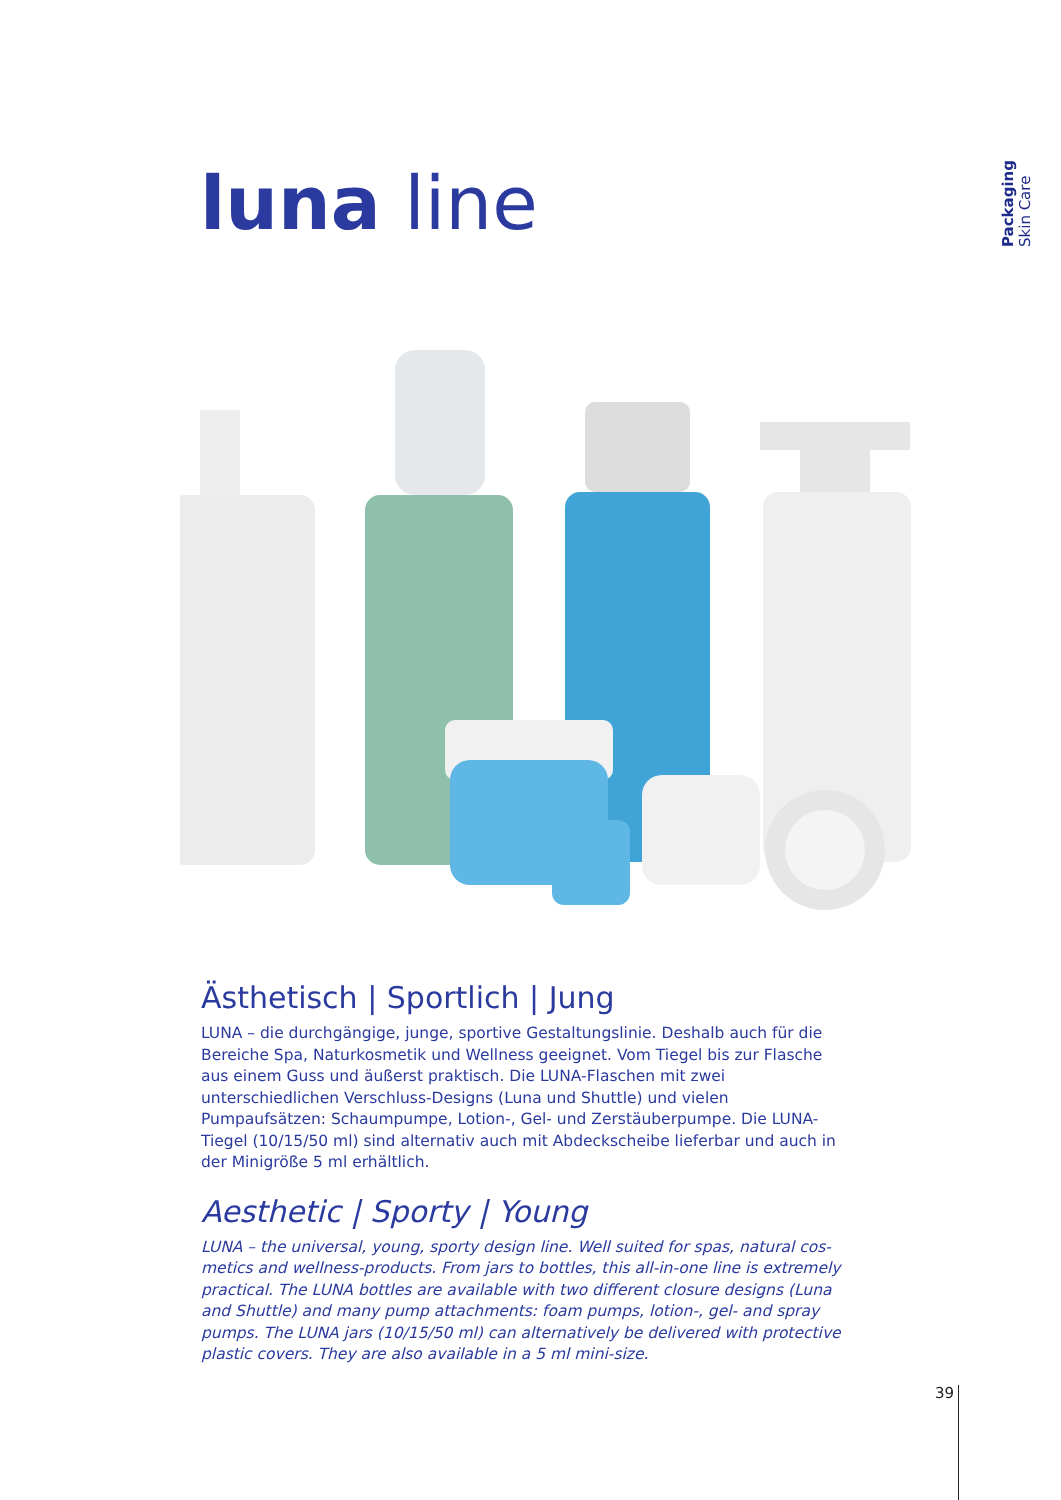Packaging
Skin Care
luna line
Ästhetisch | Sportlich | Jung
LUNA – die durchgängige, junge, sportive Gestaltungslinie. Deshalb auch für die Bereiche Spa, Naturkosmetik und Wellness geeignet. Vom Tiegel bis zur Flasche aus einem Guss und äußerst praktisch. Die LUNA-Flaschen mit zwei unterschiedlichen Verschluss-Designs (Luna und Shuttle) und vielen Pumpaufsätzen: Schaumpumpe, Lotion-, Gel- und Zerstäuberpumpe. Die LUNA-Tiegel (10/15/50 ml) sind alternativ auch mit Abdeckscheibe lieferbar und auch in der Minigröße 5 ml erhältlich.
Aesthetic | Sporty | Young
LUNA – the universal, young, sporty design line. Well suited for spas, natural cos­metics and wellness-products. From jars to bottles, this all-in-one line is extremely practical. The LUNA bottles are available with two different closure designs (Luna and Shuttle) and many pump attachments: foam pumps, lotion-, gel- and spray pumps. The LUNA jars (10/15/50 ml) can alternatively be delivered with protective plastic covers. They are also available in a 5 ml mini-size.
39